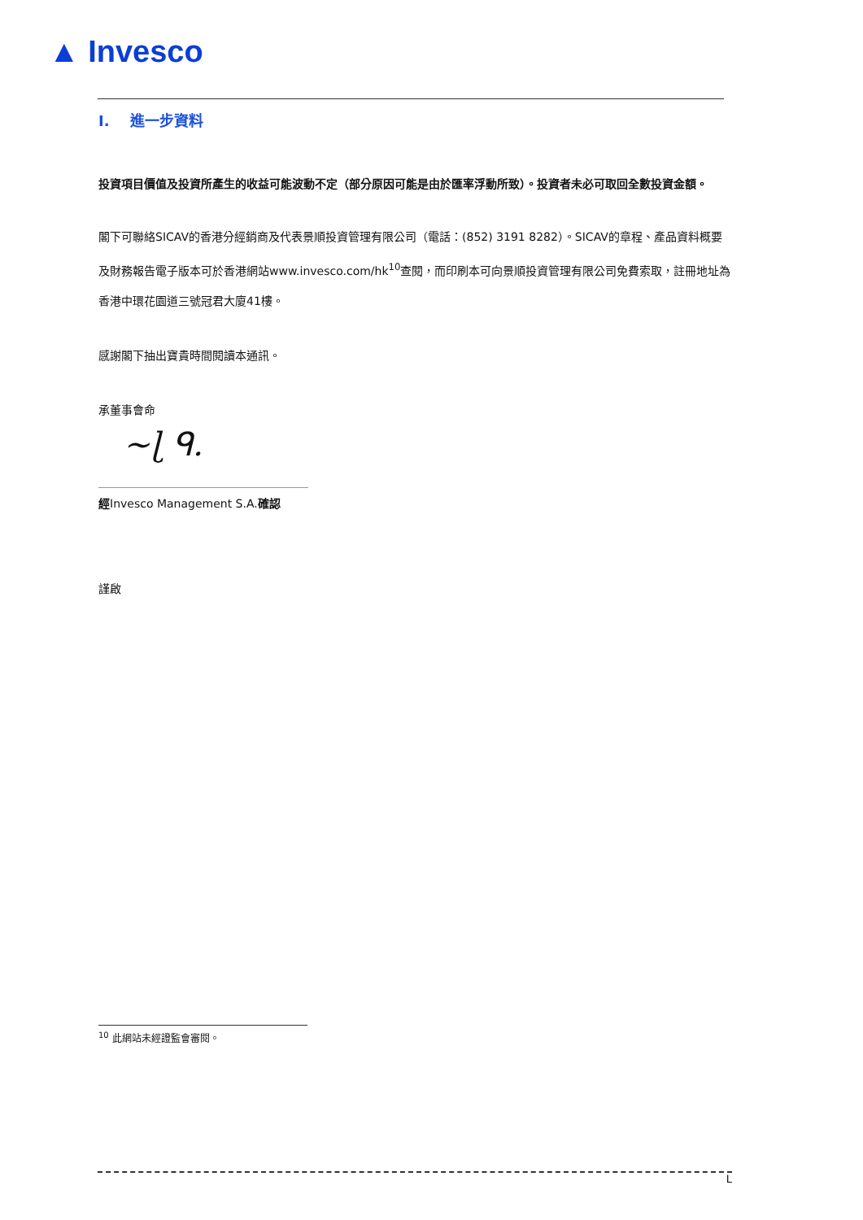▲ Invesco
I. 進一步資料
投資項目價值及投資所產生的收益可能波動不定（部分原因可能是由於匯率浮動所致）。投資者未必可取回全數投資金額。
閣下可聯絡SICAV的香港分經銷商及代表景順投資管理有限公司（電話：(852) 3191 8282）。SICAV的章程、產品資料概要及財務報告電子版本可於香港網站www.invesco.com/hk<sup>10</sup>查閱，而印刷本可向景順投資管理有限公司免費索取，註冊地址為香港中環花園道三號冠君大廈41樓。
感謝閣下抽出寶貴時間閱讀本通訊。
承董事會命
~ɭ ᑫ.
經Invesco Management S.A.確認
謹啟
<sup>10</sup> 此網站未經證監會審閱。
L